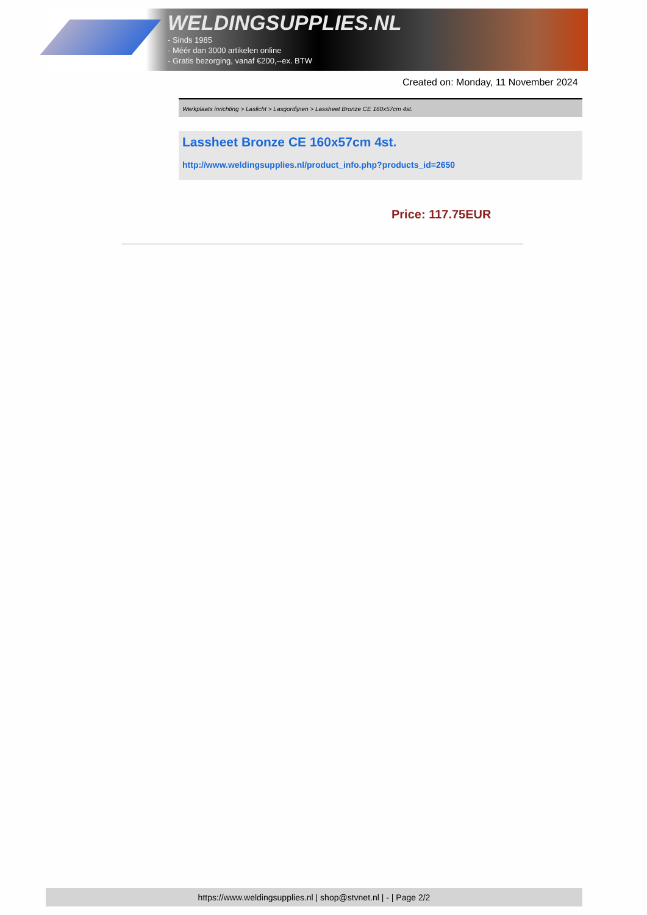WELDINGSUPPLIES.NL
- Sinds 1985
- Méér dan 3000 artikelen online
- Gratis bezorging, vanaf €200,--ex. BTW
Created on: Monday, 11 November 2024
Werkplaats inrichting > Laslicht > Lasgordijnen > Lassheet Bronze CE 160x57cm 4st.
Lassheet Bronze CE 160x57cm 4st.
http://www.weldingsupplies.nl/product_info.php?products_id=2650
Price: 117.75EUR
https://www.weldingsupplies.nl | shop@stvnet.nl | - | Page 2/2